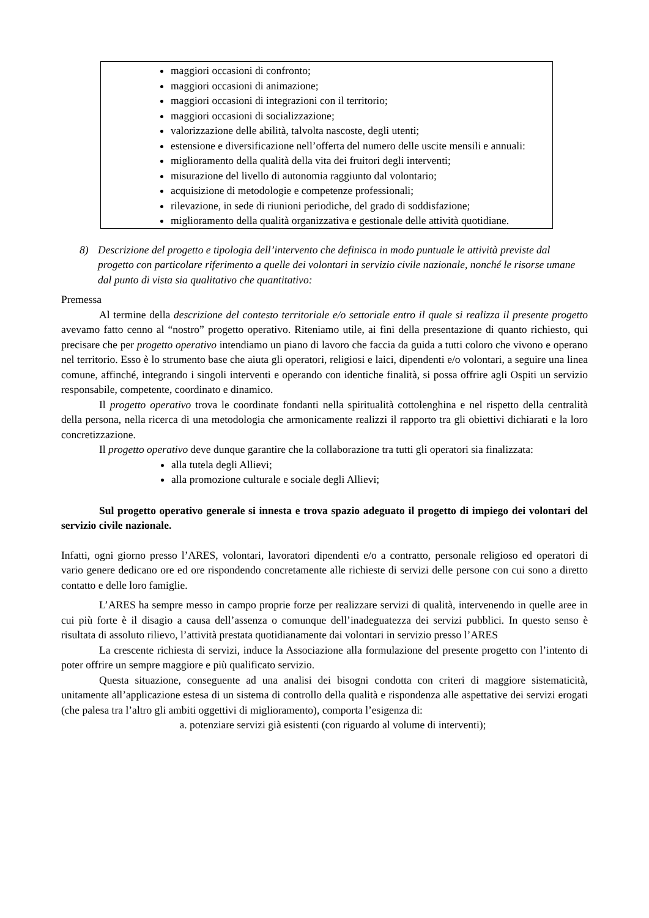maggiori occasioni di confronto;
maggiori occasioni di animazione;
maggiori occasioni di integrazioni con il territorio;
maggiori occasioni di socializzazione;
valorizzazione delle abilità, talvolta nascoste, degli utenti;
estensione e diversificazione nell’offerta del numero delle uscite mensili e annuali:
miglioramento della qualità della vita dei fruitori degli interventi;
misurazione del livello di autonomia raggiunto dal volontario;
acquisizione di metodologie e competenze professionali;
rilevazione, in sede di riunioni periodiche, del grado di soddisfazione;
miglioramento della qualità organizzativa e gestionale delle attività quotidiane.
8) Descrizione del progetto e tipologia dell’intervento che definisca in modo puntuale le attività previste dal progetto con particolare riferimento a quelle dei volontari in servizio civile nazionale, nonché le risorse umane dal punto di vista sia qualitativo che quantitativo:
Premessa
Al termine della descrizione del contesto territoriale e/o settoriale entro il quale si realizza il presente progetto avevamo fatto cenno al “nostro” progetto operativo. Riteniamo utile, ai fini della presentazione di quanto richiesto, qui precisare che per progetto operativo intendiamo un piano di lavoro che faccia da guida a tutti coloro che vivono e operano nel territorio. Esso è lo strumento base che aiuta gli operatori, religiosi e laici, dipendenti e/o volontari, a seguire una linea comune, affinché, integrando i singoli interventi e operando con identiche finalità, si possa offrire agli Ospiti un servizio responsabile, competente, coordinato e dinamico.
Il progetto operativo trova le coordinate fondanti nella spiritualità cottolenghina e nel rispetto della centralità della persona, nella ricerca di una metodologia che armonicamente realizzi il rapporto tra gli obiettivi dichiarati e la loro concretizzazione.
Il progetto operativo deve dunque garantire che la collaborazione tra tutti gli operatori sia finalizzata:
alla tutela degli Allievi;
alla promozione culturale e sociale degli Allievi;
Sul progetto operativo generale si innesta e trova spazio adeguato il progetto di impiego dei volontari del servizio civile nazionale.
Infatti, ogni giorno presso l’ARES, volontari, lavoratori dipendenti e/o a contratto, personale religioso ed operatori di vario genere dedicano ore ed ore rispondendo concretamente alle richieste di servizi delle persone con cui sono a diretto contatto e delle loro famiglie.
L’ARES ha sempre messo in campo proprie forze per realizzare servizi di qualità, intervenendo in quelle aree in cui più forte è il disagio a causa dell’assenza o comunque dell’inadeguatezza dei servizi pubblici. In questo senso è risultata di assoluto rilievo, l’attività prestata quotidianamente dai volontari in servizio presso l’ARES
La crescente richiesta di servizi, induce la Associazione alla formulazione del presente progetto con l’intento di poter offrire un sempre maggiore e più qualificato servizio.
Questa situazione, conseguente ad una analisi dei bisogni condotta con criteri di maggiore sistematicità, unitamente all’applicazione estesa di un sistema di controllo della qualità e rispondenza alle aspettative dei servizi erogati (che palesa tra l’altro gli ambiti oggettivi di miglioramento), comporta l’esigenza di:
a. potenziare servizi già esistenti (con riguardo al volume di interventi);